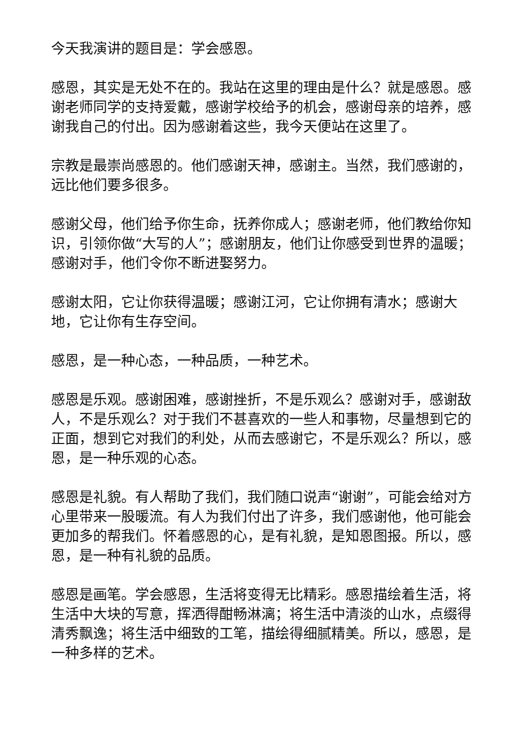今天我演讲的题目是：学会感恩。
感恩，其实是无处不在的。我站在这里的理由是什么？就是感恩。感谢老师同学的支持爱戴，感谢学校给予的机会，感谢母亲的培养，感谢我自己的付出。因为感谢着这些，我今天便站在这里了。
宗教是最崇尚感恩的。他们感谢天神，感谢主。当然，我们感谢的，远比他们要多很多。
感谢父母，他们给予你生命，抚养你成人；感谢老师，他们教给你知识，引领你做“大写的人”；感谢朋友，他们让你感受到世界的温暖；感谢对手，他们令你不断进娶努力。
感谢太阳，它让你获得温暖；感谢江河，它让你拥有清水；感谢大地，它让你有生存空间。
感恩，是一种心态，一种品质，一种艺术。
感恩是乐观。感谢困难，感谢挫折，不是乐观么？感谢对手，感谢敌人，不是乐观么？对于我们不甚喜欢的一些人和事物，尽量想到它的正面，想到它对我们的利处，从而去感谢它，不是乐观么？所以，感恩，是一种乐观的心态。
感恩是礼貌。有人帮助了我们，我们随口说声“谢谢”，可能会给对方心里带来一股暖流。有人为我们付出了许多，我们感谢他，他可能会更加多的帮我们。怀着感恩的心，是有礼貌，是知恩图报。所以，感恩，是一种有礼貌的品质。
感恩是画笔。学会感恩，生活将变得无比精彩。感恩描绘着生活，将生活中大块的写意，挥洒得酣畅淋漓；将生活中清淡的山水，点缀得清秀飘逸；将生活中细致的工笔，描绘得细腻精美。所以，感恩，是一种多样的艺术。